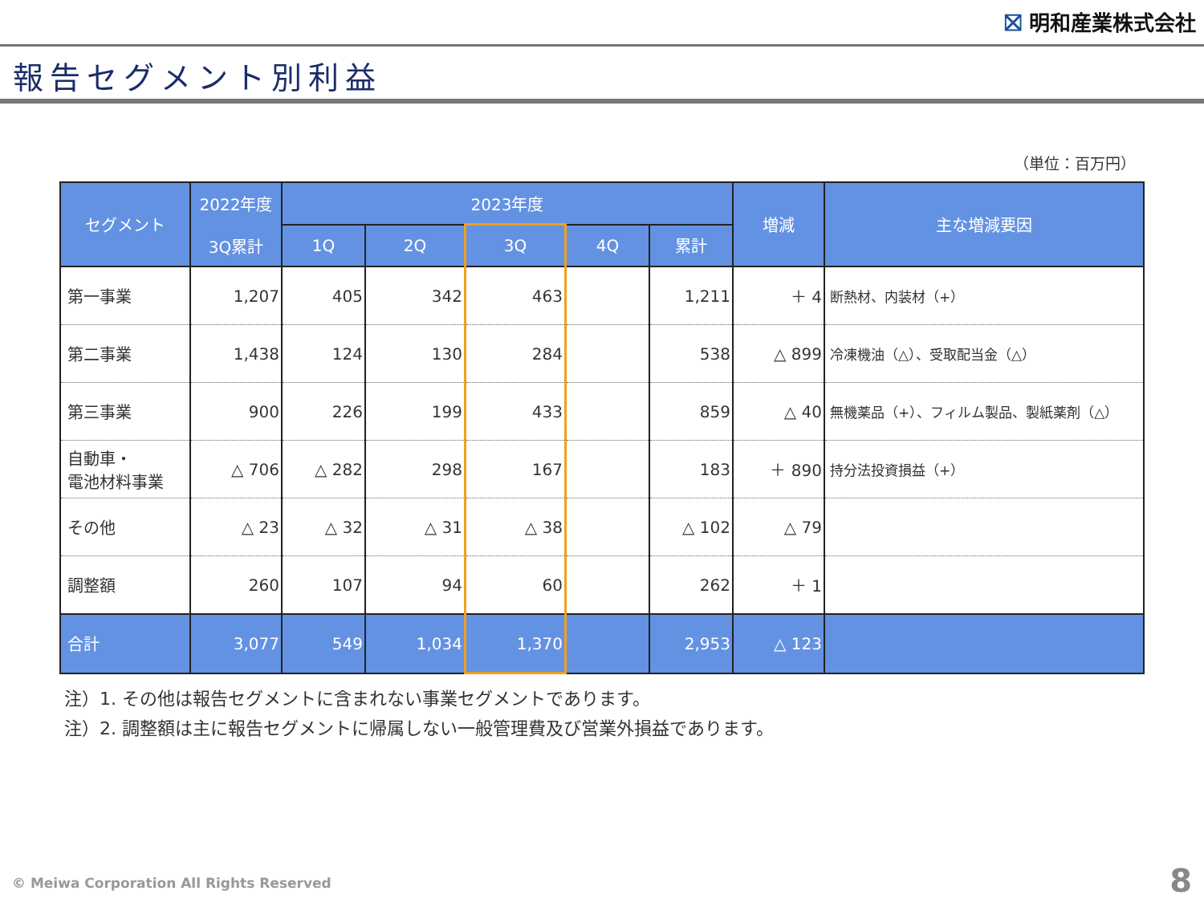⛝ 明和産業株式会社
報告セグメント別利益
（単位：百万円）
| セグメント | 2022年度 3Q累計 | 2023年度 | | | | | 増減 | 主な増減要因 |
| --- | --- | --- | --- | --- | --- | --- | --- | --- |
| | | 1Q | 2Q | 3Q | 4Q | 累計 | | |
| 第一事業 | 1,207 | 405 | 342 | 463 | | 1,211 | ＋ 4 | 断熱材、内装材（+） |
| 第二事業 | 1,438 | 124 | 130 | 284 | | 538 | △ 899 | 冷凍機油（△）、受取配当金（△） |
| 第三事業 | 900 | 226 | 199 | 433 | | 859 | △ 40 | 無機薬品（+）、フィルム製品、製紙薬剤（△） |
| 自動車・ 電池材料事業 | △ 706 | △ 282 | 298 | 167 | | 183 | ＋ 890 | 持分法投資損益（+） |
| その他 | △ 23 | △ 32 | △ 31 | △ 38 | | △ 102 | △ 79 | |
| 調整額 | 260 | 107 | 94 | 60 | | 262 | ＋ 1 | |
| 合計 | 3,077 | 549 | 1,034 | 1,370 | | 2,953 | △ 123 | |
注）1. その他は報告セグメントに含まれない事業セグメントであります。
注）2. 調整額は主に報告セグメントに帰属しない一般管理費及び営業外損益であります。
© Meiwa Corporation All Rights Reserved
8